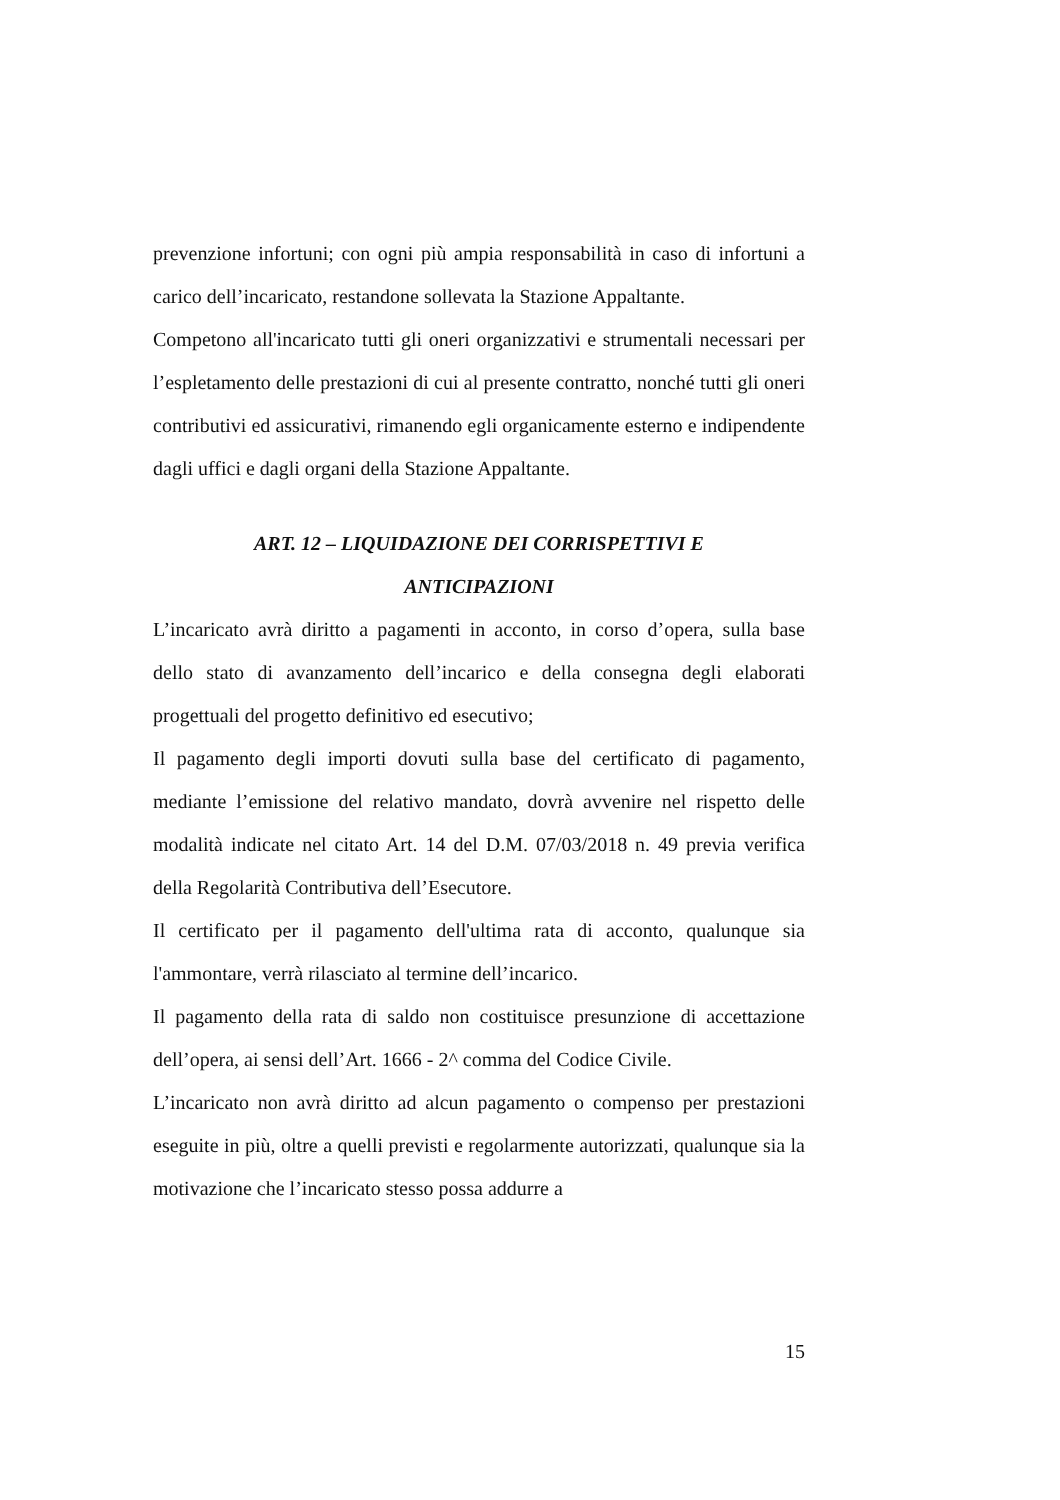prevenzione infortuni; con ogni più ampia responsabilità in caso di infortuni a carico dell’incaricato, restandone sollevata la Stazione Appaltante.
Competono all'incaricato tutti gli oneri organizzativi e strumentali necessari per l’espletamento delle prestazioni di cui al presente contratto, nonché tutti gli oneri contributivi ed assicurativi, rimanendo egli organicamente esterno e indipendente dagli uffici e dagli organi della Stazione Appaltante.
ART. 12 – LIQUIDAZIONE DEI CORRISPETTIVI E
ANTICIPAZIONI
L’incaricato avrà diritto a pagamenti in acconto, in corso d’opera, sulla base dello stato di avanzamento dell’incarico e della consegna degli elaborati progettuali del progetto definitivo ed esecutivo;
Il pagamento degli importi dovuti sulla base del certificato di pagamento, mediante l’emissione del relativo mandato, dovrà avvenire nel rispetto delle modalità indicate nel citato Art. 14 del D.M. 07/03/2018 n. 49 previa verifica della Regolarità Contributiva dell’Esecutore.
Il certificato per il pagamento dell'ultima rata di acconto, qualunque sia l'ammontare, verrà rilasciato al termine dell’incarico.
Il pagamento della rata di saldo non costituisce presunzione di accettazione dell’opera, ai sensi dell’Art. 1666 - 2^ comma del Codice Civile.
L’incaricato non avrà diritto ad alcun pagamento o compenso per prestazioni eseguite in più, oltre a quelli previsti e regolarmente autorizzati, qualunque sia la motivazione che l’incaricato stesso possa addurre a
15